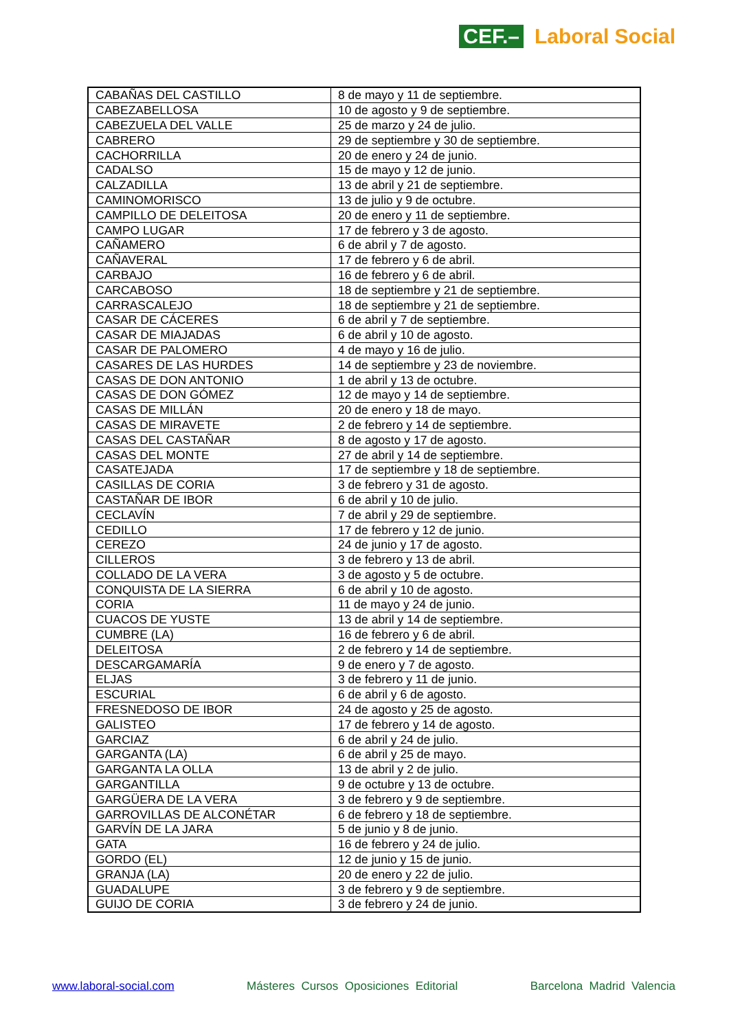CEF.– Laboral Social
| CABAÑAS DEL CASTILLO | 8 de mayo y 11 de septiembre. |
| CABEZABELLOSA | 10 de agosto y 9 de septiembre. |
| CABEZUELA DEL VALLE | 25 de marzo y 24 de julio. |
| CABRERO | 29 de septiembre y 30 de septiembre. |
| CACHORRILLA | 20 de enero y 24 de junio. |
| CADALSO | 15 de mayo y 12 de junio. |
| CALZADILLA | 13 de abril y 21 de septiembre. |
| CAMINOMORISCO | 13 de julio y 9 de octubre. |
| CAMPILLO DE DELEITOSA | 20 de enero y 11 de septiembre. |
| CAMPO LUGAR | 17 de febrero y 3 de agosto. |
| CAÑAMERO | 6 de abril y 7 de agosto. |
| CAÑAVERAL | 17 de febrero y 6 de abril. |
| CARBAJO | 16 de febrero y 6 de abril. |
| CARCABOSO | 18 de septiembre y 21 de septiembre. |
| CARRASCALEJO | 18 de septiembre y 21 de septiembre. |
| CASAR DE CÁCERES | 6 de abril y 7 de septiembre. |
| CASAR DE MIAJADAS | 6 de abril y 10 de agosto. |
| CASAR DE PALOMERO | 4 de mayo y 16 de julio. |
| CASARES DE LAS HURDES | 14 de septiembre y 23 de noviembre. |
| CASAS DE DON ANTONIO | 1 de abril y 13 de octubre. |
| CASAS DE DON GÓMEZ | 12 de mayo y 14 de septiembre. |
| CASAS DE MILLÁN | 20 de enero y 18 de mayo. |
| CASAS DE MIRAVETE | 2 de febrero y 14 de septiembre. |
| CASAS DEL CASTAÑAR | 8 de agosto y 17 de agosto. |
| CASAS DEL MONTE | 27 de abril y 14 de septiembre. |
| CASATEJADA | 17 de septiembre y 18 de septiembre. |
| CASILLAS DE CORIA | 3 de febrero y 31 de agosto. |
| CASTAÑAR DE IBOR | 6 de abril y 10 de julio. |
| CECLAVÍN | 7 de abril y 29 de septiembre. |
| CEDILLO | 17 de febrero y 12 de junio. |
| CEREZO | 24 de junio y 17 de agosto. |
| CILLEROS | 3 de febrero y 13 de abril. |
| COLLADO DE LA VERA | 3 de agosto y 5 de octubre. |
| CONQUISTA DE LA SIERRA | 6 de abril y 10 de agosto. |
| CORIA | 11 de mayo y 24 de junio. |
| CUACOS DE YUSTE | 13 de abril y 14 de septiembre. |
| CUMBRE (LA) | 16 de febrero y 6 de abril. |
| DELEITOSA | 2 de febrero y 14 de septiembre. |
| DESCARGAMARÍA | 9 de enero y 7 de agosto. |
| ELJAS | 3 de febrero y 11 de junio. |
| ESCURIAL | 6 de abril y 6 de agosto. |
| FRESNEDOSO DE IBOR | 24 de agosto y 25 de agosto. |
| GALISTEO | 17 de febrero y 14 de agosto. |
| GARCIAZ | 6 de abril y 24 de julio. |
| GARGANTA (LA) | 6 de abril y 25 de mayo. |
| GARGANTA LA OLLA | 13 de abril y 2 de julio. |
| GARGANTILLA | 9 de octubre y 13 de octubre. |
| GARGÜERA DE LA VERA | 3 de febrero y 9 de septiembre. |
| GARROVILLAS DE ALCONÉTAR | 6 de febrero y 18 de septiembre. |
| GARVÍN DE LA JARA | 5 de junio y 8 de junio. |
| GATA | 16 de febrero y 24 de julio. |
| GORDO (EL) | 12 de junio y 15 de junio. |
| GRANJA (LA) | 20 de enero y 22 de julio. |
| GUADALUPE | 3 de febrero y 9 de septiembre. |
| GUIJO DE CORIA | 3 de febrero y 24 de junio. |
www.laboral-social.com Másteres Cursos Oposiciones Editorial Barcelona Madrid Valencia